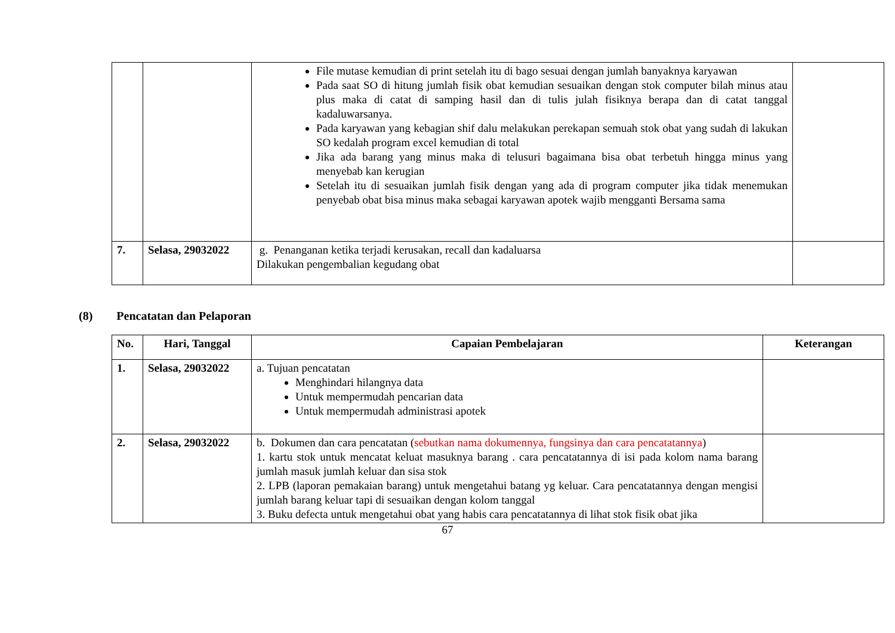| | | File mutase kemudian di print setelah itu di bago sesuai dengan jumlah banyaknya karyawan Pada saat SO di hitung jumlah fisik obat kemudian sesuaikan dengan stok computer bilah minus atau plus maka di catat di samping hasil dan di tulis julah fisiknya berapa dan di catat tanggal kadaluwarsanya. Pada karyawan yang kebagian shif dalu melakukan perekapan semuah stok obat yang sudah di lakukan SO kedalah program excel kemudian di total Jika ada barang yang minus maka di telusuri bagaimana bisa obat terbetuh hingga minus yang menyebab kan kerugian Setelah itu di sesuaikan jumlah fisik dengan yang ada di program computer jika tidak menemukan penyebab obat bisa minus maka sebagai karyawan apotek wajib mengganti Bersama sama | |
| 7. | Selasa, 29032022 | g. Penanganan ketika terjadi kerusakan, recall dan kadaluarsa Dilakukan pengembalian kegudang obat | |
(8) Pencatatan dan Pelaporan
| No. | Hari, Tanggal | Capaian Pembelajaran | Keterangan |
| --- | --- | --- | --- |
| 1. | Selasa, 29032022 | a. Tujuan pencatatan Menghindari hilangnya data Untuk mempermudah pencarian data Untuk mempermudah administrasi apotek | |
| 2. | Selasa, 29032022 | b. Dokumen dan cara pencatatan ( sebutkan nama dokumennya, fungsinya dan cara pencatatannya ) 1. kartu stok untuk mencatat keluat masuknya barang . cara pencatatannya di isi pada kolom nama barang jumlah masuk jumlah keluar dan sisa stok 2. LPB (laporan pemakaian barang) untuk mengetahui batang yg keluar. Cara pencatatannya dengan mengisi jumlah barang keluar tapi di sesuaikan dengan kolom tanggal 3. Buku defecta untuk mengetahui obat yang habis cara pencatatannya di lihat stok fisik obat jika | |
67